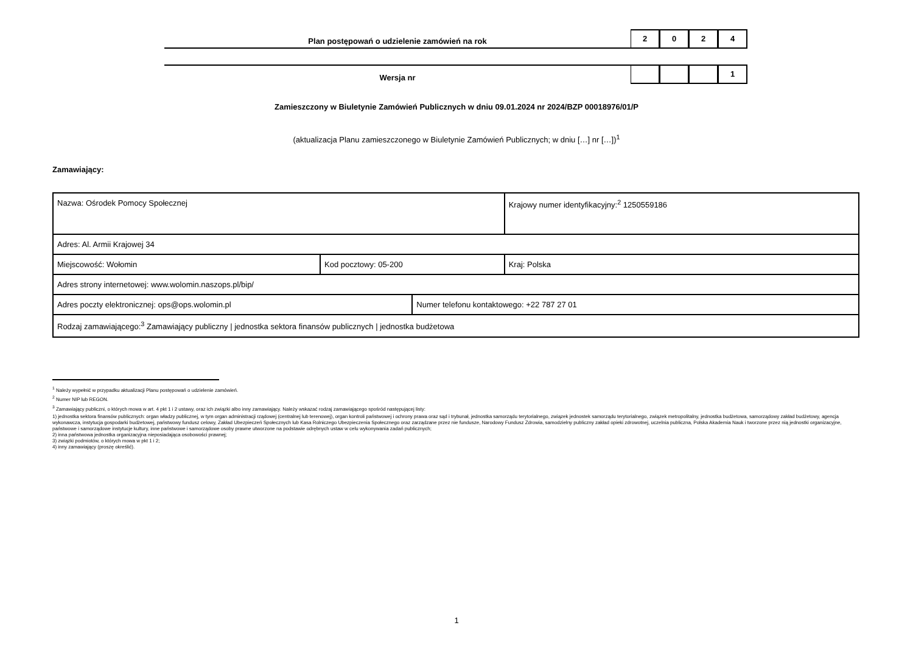Plan postępowań o udzielenie zamówień na rok
2 0 2 4
Wersja nr
1
Zamieszczony w Biuletynie Zamówień Publicznych w dniu 09.01.2024 nr 2024/BZP 00018976/01/P
(aktualizacja Planu zamieszczonego w Biuletynie Zamówień Publicznych; w dniu […] nr […])<sup>1</sup>
Zamawiający:
| Nazwa: Ośrodek Pomocy Społecznej | | | Krajowy numer identyfikacyjny:<sup>2</sup> 1250559186 |
| Adres: Al. Armii Krajowej 34 | | | |
| Miejscowość: Wołomin | Kod pocztowy: 05-200 | | Kraj: Polska |
| Adres strony internetowej: www.wolomin.naszops.pl/bip/ | | | |
| Adres poczty elektronicznej: ops@ops.wolomin.pl | | Numer telefonu kontaktowego: +22 787 27 01 | |
| Rodzaj zamawiającego:<sup>3</sup> Zamawiający publiczny / jednostka sektora finansów publicznych / jednostka budżetowa | | | |
<sup>1</sup> Należy wypełnić w przypadku aktualizacji Planu postępowań o udzielenie zamówień.
<sup>2</sup> Numer NIP lub REGON.
<sup>3</sup> Zamawiający publiczni, o których mowa w art. 4 pkt 1 i 2 ustawy, oraz ich związki albo inny zamawiający. Należy wskazać rodzaj zamawiającego spośród następującej listy:
1) jednostka sektora finansów publicznych: organ władzy publicznej, w tym organ administracji rządowej (centralnej lub terenowej), organ kontroli państwowej i ochrony prawa oraz sąd i trybunał, jednostka samorządu terytorialnego, związek jednostek samorządu terytorialnego, związek metropolitalny, jednostka budżetowa, samorządowy zakład budżetowy, agencja wykonawcza, instytucja gospodarki budżetowej, państwowy fundusz celowy, Zakład Ubezpieczeń Społecznych lub Kasa Rolniczego Ubezpieczenia Społecznego oraz zarządzane przez nie fundusze, Narodowy Fundusz Zdrowia, samodzielny publiczny zakład opieki zdrowotnej, uczelnia publiczna, Polska Akademia Nauk i tworzone przez nią jednostki organizacyjne, państwowe i samorządowe instytucje kultury, inne państwowe i samorządowe osoby prawne utworzone na podstawie odrębnych ustaw w celu wykonywania zadań publicznych;
2) inna państwowa jednostka organizacyjna nieposiadająca osobowości prawnej;
3) związki podmiotów, o których mowa w pkt 1 i 2;
4) inny zamawiający (proszę określić).
1